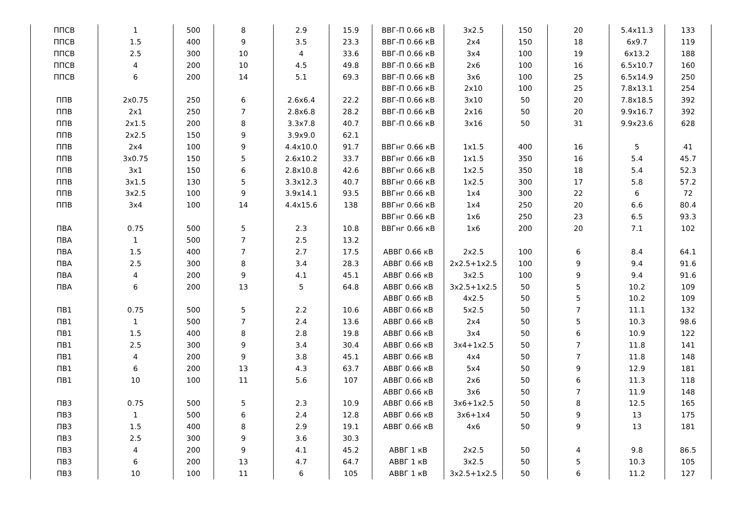| ППСВ | 1 | 500 | 8 | 2.9 | 15.9 | ВВГ-П 0.66 кВ | 3x2.5 | 150 | 20 | 5.4x11.3 | 133 |
| ППСВ | 1.5 | 400 | 9 | 3.5 | 23.3 | ВВГ-П 0.66 кВ | 2x4 | 150 | 18 | 6x9.7 | 119 |
| ППСВ | 2.5 | 300 | 10 | 4 | 33.6 | ВВГ-П 0.66 кВ | 3x4 | 100 | 19 | 6x13.2 | 188 |
| ППСВ | 4 | 200 | 10 | 4.5 | 49.8 | ВВГ-П 0.66 кВ | 2x6 | 100 | 16 | 6.5x10.7 | 160 |
| ППСВ | 6 | 200 | 14 | 5.1 | 69.3 | ВВГ-П 0.66 кВ | 3x6 | 100 | 25 | 6.5x14.9 | 250 |
| | | | | | | ВВГ-П 0.66 кВ | 2x10 | 100 | 25 | 7.8x13.1 | 254 |
| ППВ | 2x0.75 | 250 | 6 | 2.6x6.4 | 22.2 | ВВГ-П 0.66 кВ | 3x10 | 50 | 20 | 7.8x18.5 | 392 |
| ППВ | 2x1 | 250 | 7 | 2.8x6.8 | 28.2 | ВВГ-П 0.66 кВ | 2x16 | 50 | 20 | 9.9x16.7 | 392 |
| ППВ | 2x1.5 | 200 | 8 | 3.3x7.8 | 40.7 | ВВГ-П 0.66 кВ | 3x16 | 50 | 31 | 9.9x23.6 | 628 |
| ППВ | 2x2.5 | 150 | 9 | 3.9x9.0 | 62.1 | | | | | | |
| ППВ | 2x4 | 100 | 9 | 4.4x10.0 | 91.7 | ВВГнг 0.66 кВ | 1x1.5 | 400 | 16 | 5 | 41 |
| ППВ | 3x0.75 | 150 | 5 | 2.6x10.2 | 33.7 | ВВГнг 0.66 кВ | 1x1.5 | 350 | 16 | 5.4 | 45.7 |
| ППВ | 3x1 | 150 | 6 | 2.8x10.8 | 42.6 | ВВГнг 0.66 кВ | 1x2.5 | 350 | 18 | 5.4 | 52.3 |
| ППВ | 3x1.5 | 130 | 5 | 3.3x12.3 | 40.7 | ВВГнг 0.66 кВ | 1x2.5 | 300 | 17 | 5.8 | 57.2 |
| ППВ | 3x2.5 | 100 | 9 | 3.9x14.1 | 93.5 | ВВГнг 0.66 кВ | 1x4 | 300 | 22 | 6 | 72 |
| ППВ | 3x4 | 100 | 14 | 4.4x15.6 | 138 | ВВГнг 0.66 кВ | 1x4 | 250 | 20 | 6.6 | 80.4 |
| | | | | | | ВВГнг 0.66 кВ | 1x6 | 250 | 23 | 6.5 | 93.3 |
| ПВА | 0.75 | 500 | 5 | 2.3 | 10.8 | ВВГнг 0.66 кВ | 1x6 | 200 | 20 | 7.1 | 102 |
| ПВА | 1 | 500 | 7 | 2.5 | 13.2 | | | | | | |
| ПВА | 1.5 | 400 | 7 | 2.7 | 17.5 | АВВГ 0.66 кВ | 2x2.5 | 100 | 6 | 8.4 | 64.1 |
| ПВА | 2.5 | 300 | 8 | 3.4 | 28.3 | АВВГ 0.66 кВ | 2x2.5+1x2.5 | 100 | 9 | 9.4 | 91.6 |
| ПВА | 4 | 200 | 9 | 4.1 | 45.1 | АВВГ 0.66 кВ | 3x2.5 | 100 | 9 | 9.4 | 91.6 |
| ПВА | 6 | 200 | 13 | 5 | 64.8 | АВВГ 0.66 кВ | 3x2.5+1x2.5 | 50 | 5 | 10.2 | 109 |
| | | | | | | АВВГ 0.6б кВ | 4x2.5 | 50 | 5 | 10.2 | 109 |
| ПВ1 | 0.75 | 500 | 5 | 2.2 | 10.6 | АВВГ 0.66 кВ | 5x2.5 | 50 | 7 | 11.1 | 132 |
| ПВ1 | 1 | 500 | 7 | 2.4 | 13.6 | АВВГ 0.66 кВ | 2x4 | 50 | 5 | 10.3 | 98.6 |
| ПВ1 | 1.5 | 400 | 8 | 2.8 | 19.8 | АВВГ 0.66 кВ | 3x4 | 50 | 6 | 10.9 | 122 |
| ПВ1 | 2.5 | 300 | 9 | 3.4 | 30.4 | АВВГ 0.66 кВ | 3x4+1x2.5 | 50 | 7 | 11.8 | 141 |
| ПВ1 | 4 | 200 | 9 | 3.8 | 45.1 | АВВГ 0.66 кВ | 4x4 | 50 | 7 | 11.8 | 148 |
| ПВ1 | 6 | 200 | 13 | 4.3 | 63.7 | АВВГ 0.66 кВ | 5x4 | 50 | 9 | 12.9 | 181 |
| ПВ1 | 10 | 100 | 11 | 5.6 | 107 | АВВГ 0.66 кВ | 2x6 | 50 | 6 | 11.3 | 118 |
| | | | | | | АВВГ 0.66 кВ | 3x6 | 50 | 7 | 11.9 | 148 |
| ПВ3 | 0.75 | 500 | 5 | 2.3 | 10.9 | АВВГ 0.66 кВ | 3x6+1x2.5 | 50 | 8 | 12.5 | 165 |
| ПВ3 | 1 | 500 | 6 | 2.4 | 12.8 | АВВГ 0.66 кВ | 3x6+1x4 | 50 | 9 | 13 | 175 |
| ПВ3 | 1.5 | 400 | 8 | 2.9 | 19.1 | АВВГ 0.66 кВ | 4x6 | 50 | 9 | 13 | 181 |
| ПВ3 | 2.5 | 300 | 9 | 3.6 | 30.3 | | | | | | |
| ПВ3 | 4 | 200 | 9 | 4.1 | 45.2 | АВВГ 1 кВ | 2x2.5 | 50 | 4 | 9.8 | 86.5 |
| ПВ3 | 6 | 200 | 13 | 4.7 | 64.7 | АВВГ 1 кВ | 3x2.5 | 50 | 5 | 10.3 | 105 |
| ПВ3 | 10 | 100 | 11 | 6 | 105 | АВВГ 1 кВ | 3x2.5+1x2.5 | 50 | 6 | 11.2 | 127 |